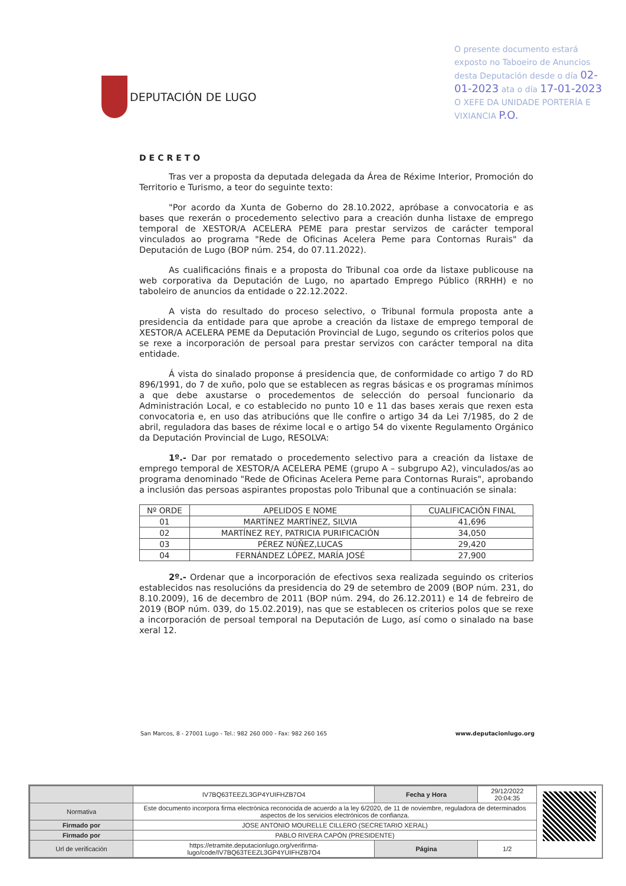O presente documento estará exposto no Taboeiro de Anuncios desta Deputación desde o día 02-01-2023 ata o día 17-01-2023 O XEFE DA UNIDADE PORTERÍA E VIXIANCIA P.O.
DEPUTACIÓN DE LUGO
DECRETO
Tras ver a proposta da deputada delegada da Área de Réxime Interior, Promoción do Territorio e Turismo, a teor do seguinte texto:
"Por acordo da Xunta de Goberno do 28.10.2022, apróbase a convocatoria e as bases que rexerán o procedemento selectivo para a creación dunha listaxe de emprego temporal de XESTOR/A ACELERA PEME para prestar servizos de carácter temporal vinculados ao programa "Rede de Oficinas Acelera Peme para Contornas Rurais" da Deputación de Lugo (BOP núm. 254, do 07.11.2022).
As cualificacións finais e a proposta do Tribunal coa orde da listaxe publicouse na web corporativa da Deputación de Lugo, no apartado Emprego Público (RRHH) e no taboleiro de anuncios da entidade o 22.12.2022.
A vista do resultado do proceso selectivo, o Tribunal formula proposta ante a presidencia da entidade para que aprobe a creación da listaxe de emprego temporal de XESTOR/A ACELERA PEME da Deputación Provincial de Lugo, segundo os criterios polos que se rexe a incorporación de persoal para prestar servizos con carácter temporal na dita entidade.
Á vista do sinalado proponse á presidencia que, de conformidade co artigo 7 do RD 896/1991, do 7 de xuño, polo que se establecen as regras básicas e os programas mínimos a que debe axustarse o procedementos de selección do persoal funcionario da Administración Local, e co establecido no punto 10 e 11 das bases xerais que rexen esta convocatoria e, en uso das atribucións que lle confire o artigo 34 da Lei 7/1985, do 2 de abril, reguladora das bases de réxime local e o artigo 54 do vixente Regulamento Orgánico da Deputación Provincial de Lugo, RESOLVA:
1º.- Dar por rematado o procedemento selectivo para a creación da listaxe de emprego temporal de XESTOR/A ACELERA PEME (grupo A – subgrupo A2), vinculados/as ao programa denominado "Rede de Oficinas Acelera Peme para Contornas Rurais", aprobando a inclusión das persoas aspirantes propostas polo Tribunal que a continuación se sinala:
| Nº ORDE | APELIDOS E NOME | CUALIFICACIÓN FINAL |
| --- | --- | --- |
| 01 | MARTÍNEZ MARTÍNEZ, SILVIA | 41,696 |
| 02 | MARTÍNEZ REY, PATRICIA PURIFICACIÓN | 34,050 |
| 03 | PÉREZ NÚÑEZ,LUCAS | 29,420 |
| 04 | FERNÁNDEZ LÓPEZ, MARÍA JOSÉ | 27,900 |
2º.- Ordenar que a incorporación de efectivos sexa realizada seguindo os criterios establecidos nas resolucións da presidencia do 29 de setembro de 2009 (BOP núm. 231, do 8.10.2009), 16 de decembro de 2011 (BOP núm. 294, do 26.12.2011) e 14 de febreiro de 2019 (BOP núm. 039, do 15.02.2019), nas que se establecen os criterios polos que se rexe a incorporación de persoal temporal na Deputación de Lugo, así como o sinalado na base xeral 12.
San Marcos, 8 - 27001 Lugo - Tel.: 982 260 000 - Fax: 982 260 165 www.deputacionlugo.org
| | IV7BQ63TEEZL3GP4YUIFHZB7O4 | Fecha y Hora | 29/12/2022 20:04:35 |
| Normativa | Este documento incorpora firma electrónica reconocida de acuerdo a la ley 6/2020, de 11 de noviembre, reguladora de determinados aspectos de los servicios electrónicos de confianza. | | |
| Firmado por | JOSE ANTONIO MOURELLE CILLERO (SECRETARIO XERAL) | | |
| Firmado por | PABLO RIVERA CAPÓN (PRESIDENTE) | | |
| Url de verificación | https://etramite.deputacionlugo.org/verifirma-lugo/code/IV7BQ63TEEZL3GP4YUIFHZB7O4 | Página | 1/2 |